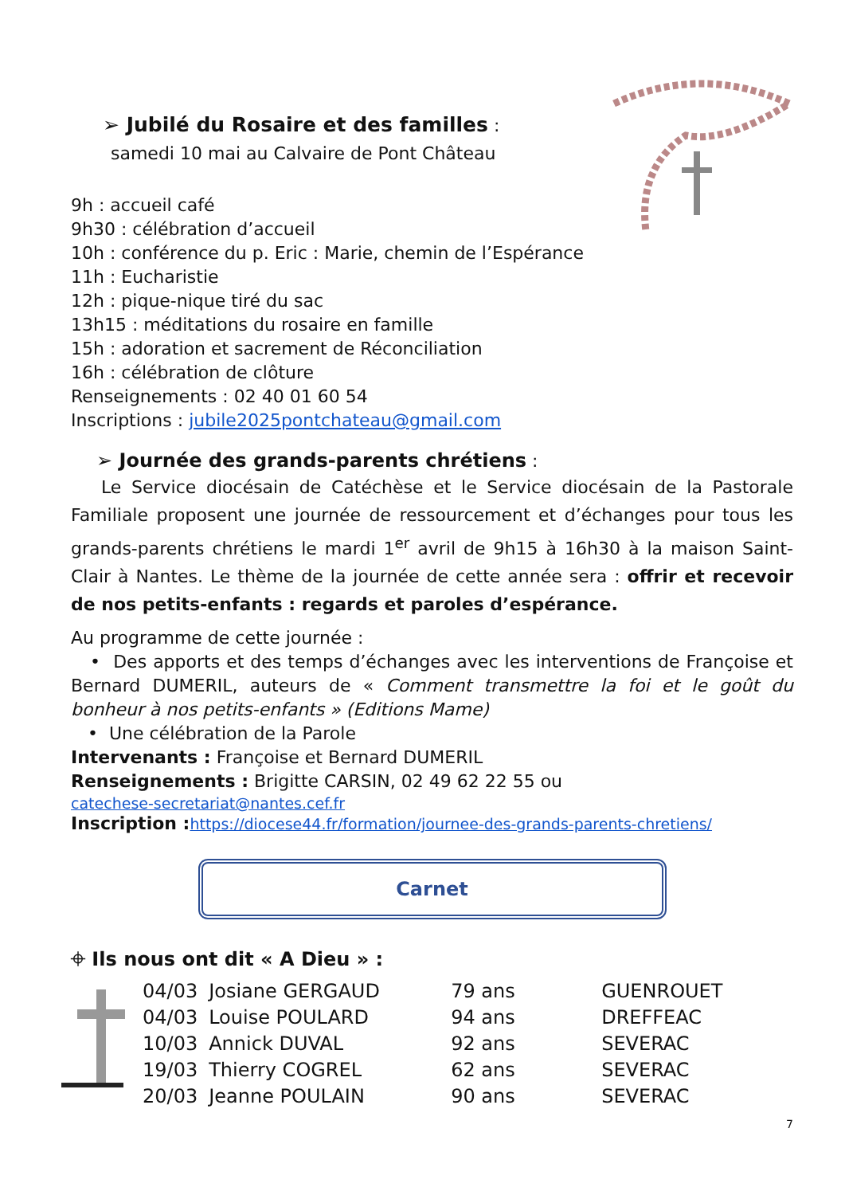➢ Jubilé du Rosaire et des familles :
samedi 10 mai au Calvaire de Pont Château
9h : accueil café
9h30 : célébration d’accueil
10h : conférence du p. Eric : Marie, chemin de l’Espérance
11h : Eucharistie
12h : pique-nique tiré du sac
13h15 : méditations du rosaire en famille
15h : adoration et sacrement de Réconciliation
16h : célébration de clôture
Renseignements : 02 40 01 60 54
Inscriptions : jubile2025pontchateau@gmail.com
➢ Journée des grands-parents chrétiens :
Le Service diocésain de Catéchèse et le Service diocésain de la Pastorale Familiale proposent une journée de ressourcement et d’échanges pour tous les grands-parents chrétiens le mardi 1<sup>er</sup> avril de 9h15 à 16h30 à la maison Saint-Clair à Nantes. Le thème de la journée de cette année sera : offrir et recevoir de nos petits-enfants : regards et paroles d’espérance.
Au programme de cette journée :
• Des apports et des temps d’échanges avec les interventions de Françoise et Bernard DUMERIL, auteurs de « Comment transmettre la foi et le goût du bonheur à nos petits-enfants » (Editions Mame)
• Une célébration de la Parole
Intervenants : Françoise et Bernard DUMERIL
Renseignements : Brigitte CARSIN, 02 49 62 22 55 ou
catechese-secretariat@nantes.cef.fr
Inscription : https://diocese44.fr/formation/journee-des-grands-parents-chretiens/
Carnet
⌖ Ils nous ont dit « A Dieu » :
| 04/03 | Josiane GERGAUD | 79 ans | GUENROUET |
| 04/03 | Louise POULARD | 94 ans | DREFFEAC |
| 10/03 | Annick DUVAL | 92 ans | SEVERAC |
| 19/03 | Thierry COGREL | 62 ans | SEVERAC |
| 20/03 | Jeanne POULAIN | 90 ans | SEVERAC |
7